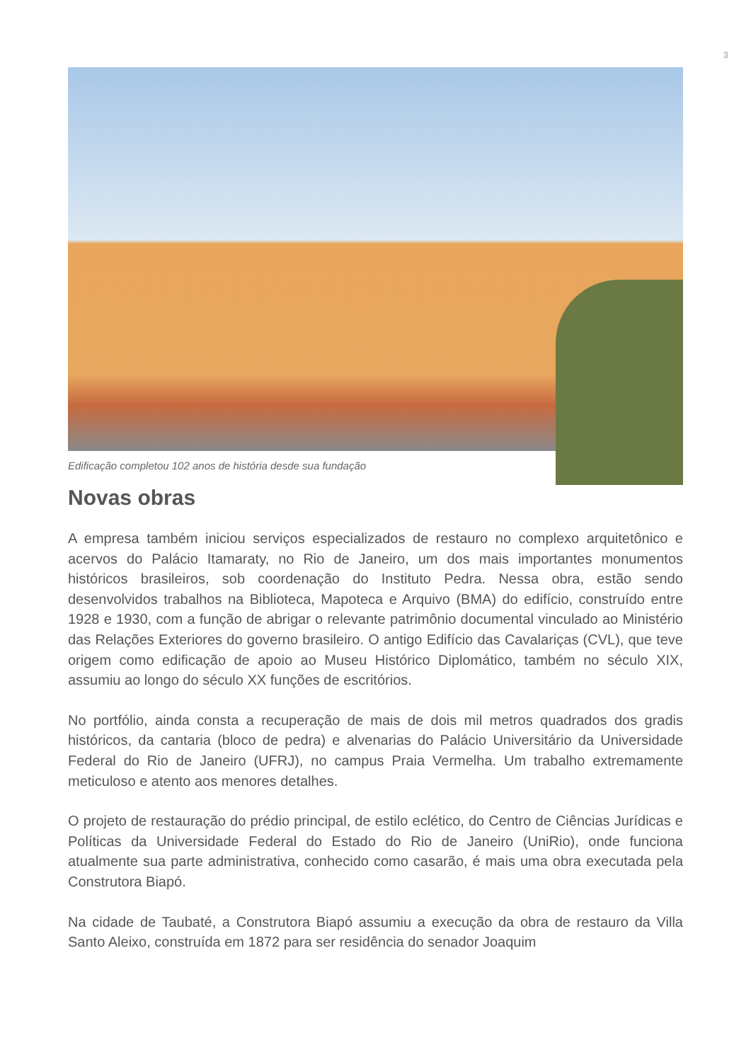3
Edificação completou 102 anos de história desde sua fundação
Novas obras
A empresa também iniciou serviços especializados de restauro no complexo arquitetônico e acervos do Palácio Itamaraty, no Rio de Janeiro, um dos mais importantes monumentos históricos brasileiros, sob coordenação do Instituto Pedra. Nessa obra, estão sendo desenvolvidos trabalhos na Biblioteca, Mapoteca e Arquivo (BMA) do edifício, construído entre 1928 e 1930, com a função de abrigar o relevante patrimônio documental vinculado ao Ministério das Relações Exteriores do governo brasileiro. O antigo Edifício das Cavalariças (CVL), que teve origem como edificação de apoio ao Museu Histórico Diplomático, também no século XIX, assumiu ao longo do século XX funções de escritórios.
No portfólio, ainda consta a recuperação de mais de dois mil metros quadrados dos gradis históricos, da cantaria (bloco de pedra) e alvenarias do Palácio Universitário da Universidade Federal do Rio de Janeiro (UFRJ), no campus Praia Vermelha. Um trabalho extremamente meticuloso e atento aos menores detalhes.
O projeto de restauração do prédio principal, de estilo eclético, do Centro de Ciências Jurídicas e Políticas da Universidade Federal do Estado do Rio de Janeiro (UniRio), onde funciona atualmente sua parte administrativa, conhecido como casarão, é mais uma obra executada pela Construtora Biapó.
Na cidade de Taubaté, a Construtora Biapó assumiu a execução da obra de restauro da Villa Santo Aleixo, construída em 1872 para ser residência do senador Joaquim